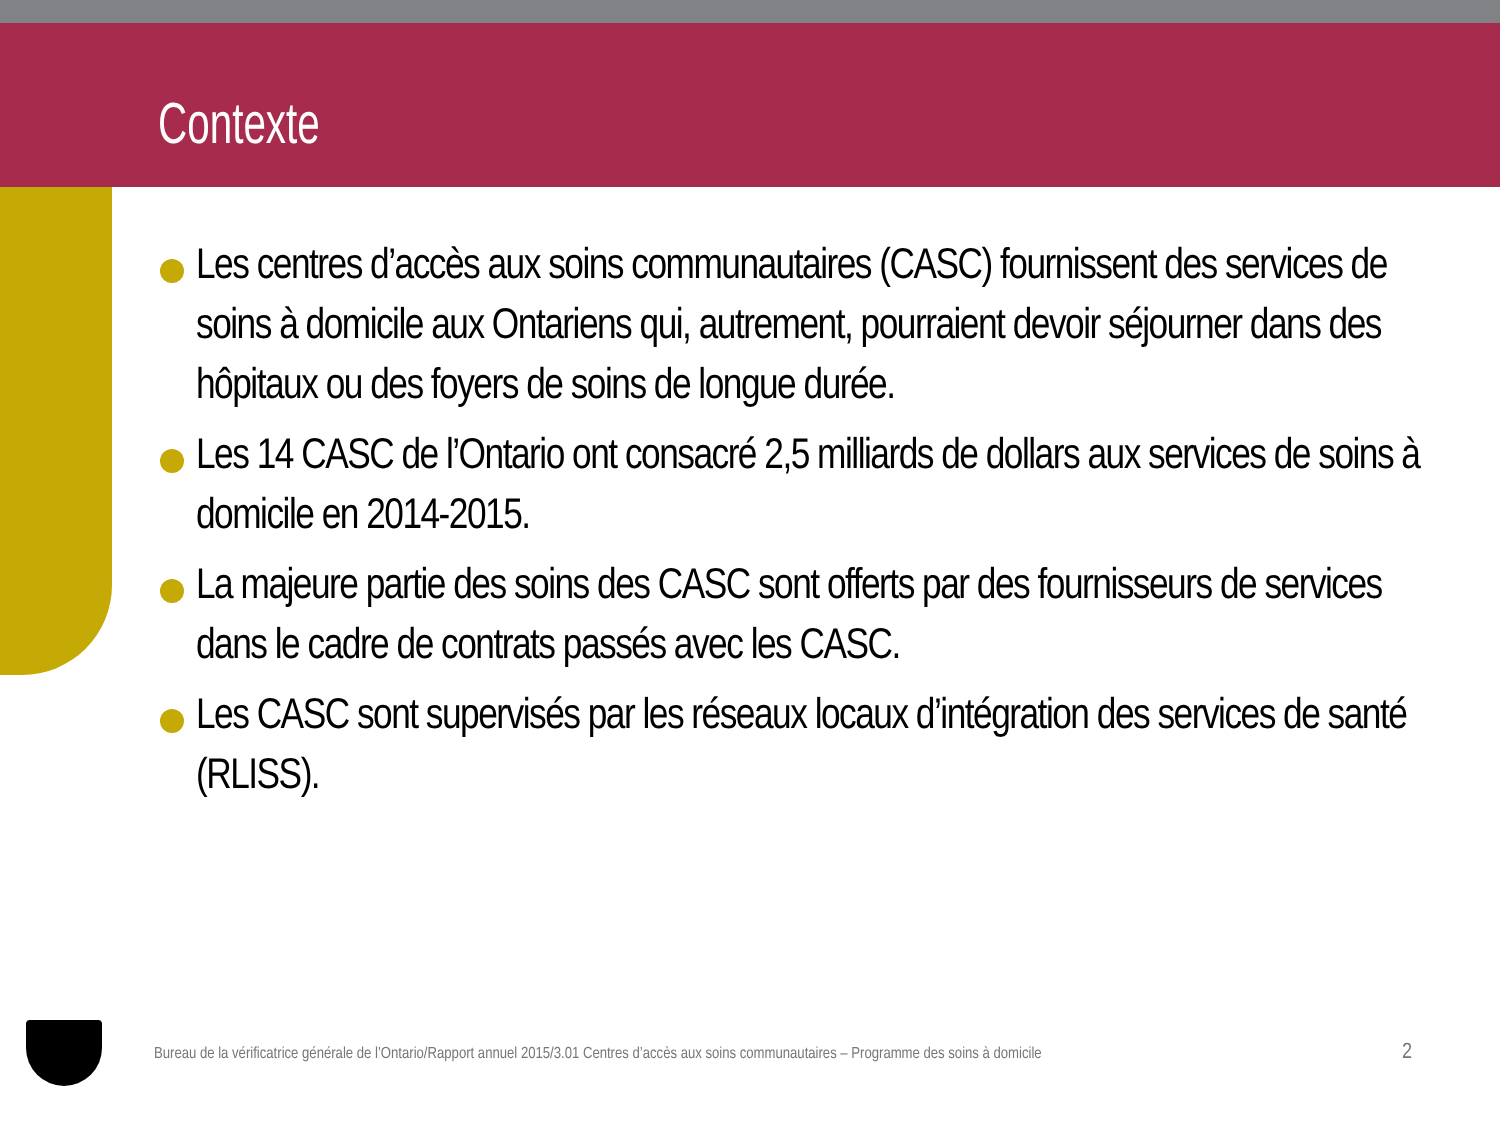Contexte
Les centres d’accès aux soins communautaires (CASC) fournissent des services de soins à domicile aux Ontariens qui, autrement, pourraient devoir séjourner dans des hôpitaux ou des foyers de soins de longue durée.
Les 14 CASC de l’Ontario ont consacré 2,5 milliards de dollars aux services de soins à domicile en 2014-2015.
La majeure partie des soins des CASC sont offerts par des fournisseurs de services dans le cadre de contrats passés avec les CASC.
Les CASC sont supervisés par les réseaux locaux d’intégration des services de santé (RLISS).
Bureau de la vérificatrice générale de l’Ontario/Rapport annuel 2015/3.01 Centres d’accès aux soins communautaires – Programme des soins à domicile
2